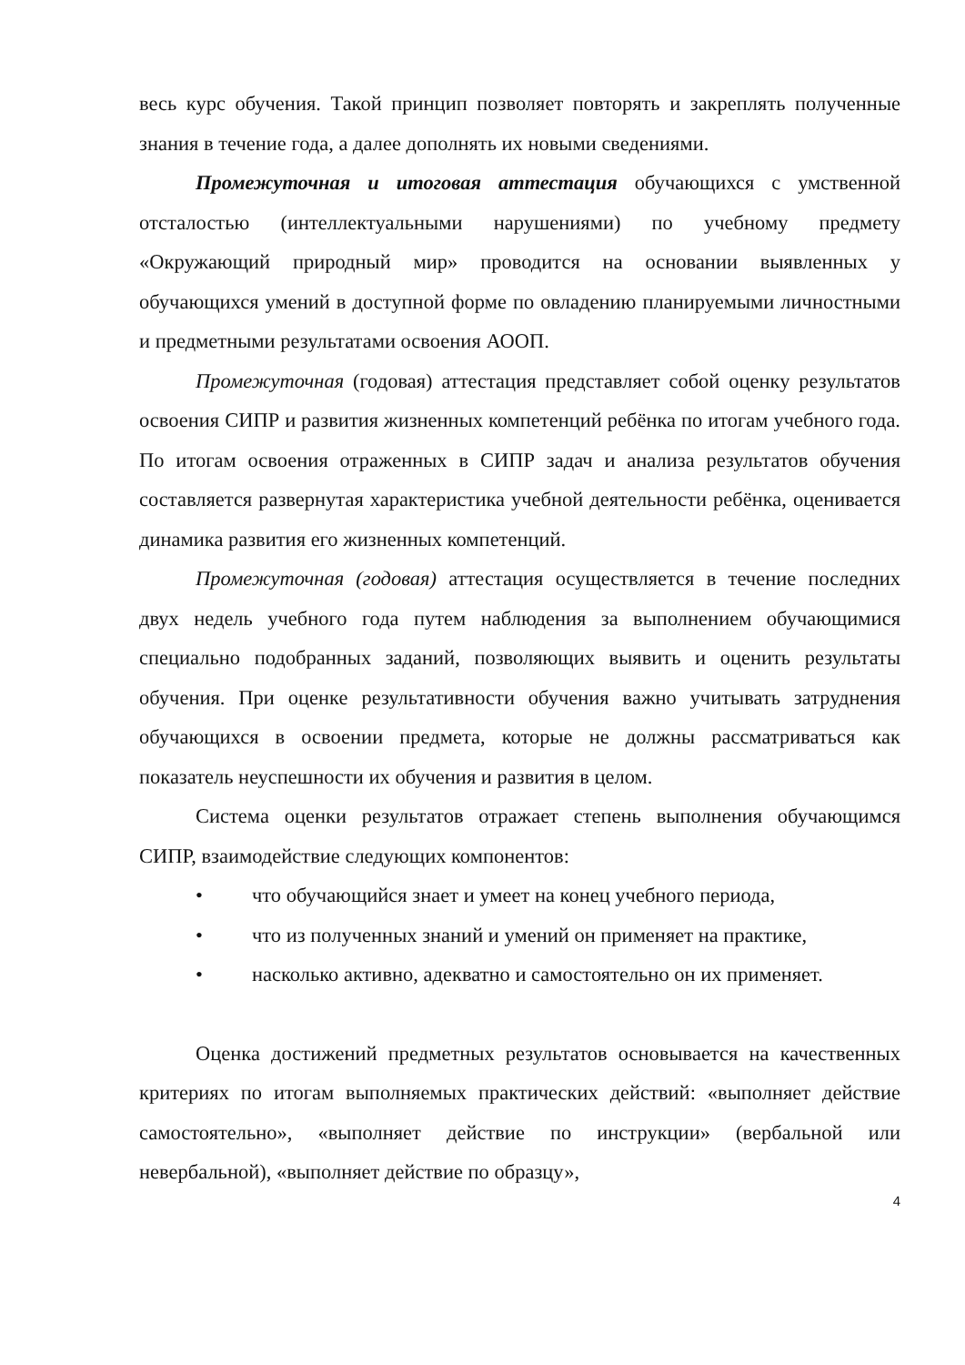весь курс обучения. Такой принцип позволяет повторять и закреплять полученные знания в течение года, а далее дополнять их новыми сведениями.
Промежуточная и итоговая аттестация обучающихся с умственной отсталостью (интеллектуальными нарушениями) по учебному предмету «Окружающий природный мир» проводится на основании выявленных у обучающихся умений в доступной форме по овладению планируемыми личностными и предметными результатами освоения АООП.
Промежуточная (годовая) аттестация представляет собой оценку результатов освоения СИПР и развития жизненных компетенций ребёнка по итогам учебного года. По итогам освоения отраженных в СИПР задач и анализа результатов обучения составляется развернутая характеристика учебной деятельности ребёнка, оценивается динамика развития его жизненных компетенций.
Промежуточная (годовая) аттестация осуществляется в течение последних двух недель учебного года путем наблюдения за выполнением обучающимися специально подобранных заданий, позволяющих выявить и оценить результаты обучения. При оценке результативности обучения важно учитывать затруднения обучающихся в освоении предмета, которые не должны рассматриваться как показатель неуспешности их обучения и развития в целом.
Система оценки результатов отражает степень выполнения обучающимся СИПР, взаимодействие следующих компонентов:
• что обучающийся знает и умеет на конец учебного периода,
• что из полученных знаний и умений он применяет на практике,
• насколько активно, адекватно и самостоятельно он их применяет.
Оценка достижений предметных результатов основывается на качественных критериях по итогам выполняемых практических действий: «выполняет действие самостоятельно», «выполняет действие по инструкции» (вербальной или невербальной), «выполняет действие по образцу»,
4